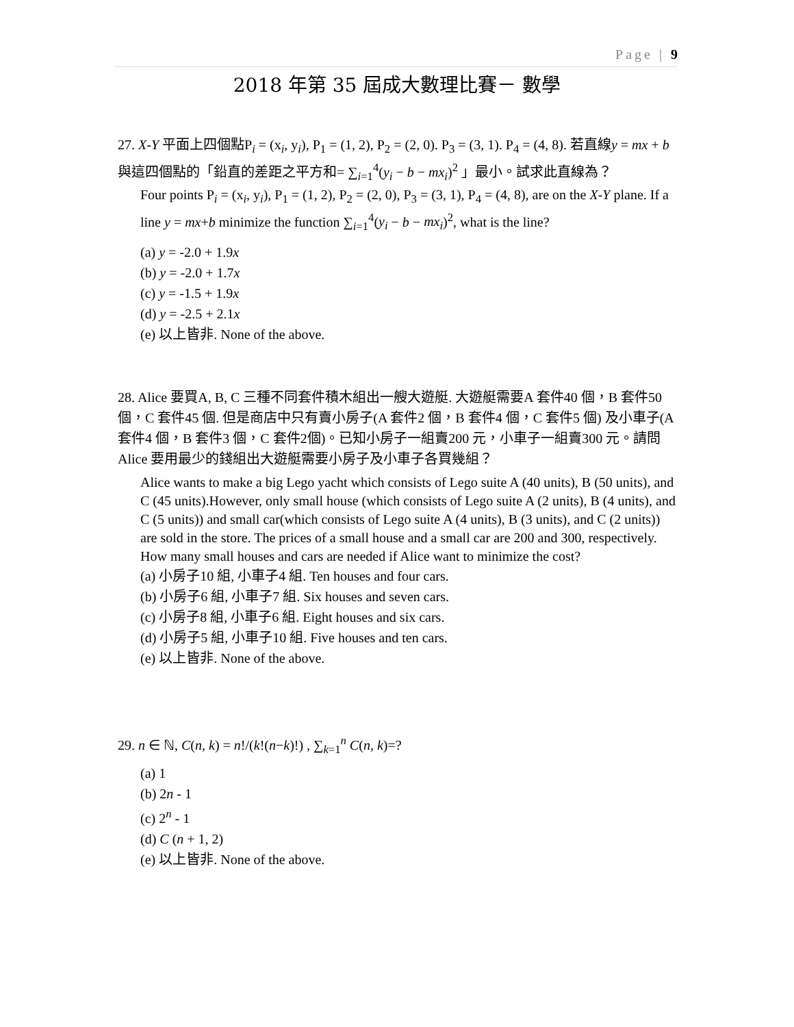Page | 9
2018 年第 35 屆成大數理比賽－ 數學
27. X-Y 平面上四個點P<sub>i</sub> = (x<sub>i</sub>, y<sub>i</sub>), P<sub>1</sub> = (1, 2), P<sub>2</sub> = (2, 0). P<sub>3</sub> = (3, 1). P<sub>4</sub> = (4, 8). 若直線y = mx + b 與這四個點的「鉛直的差距之平方和= ∑<sub>i=1</sub><sup>4</sup>(y<sub>i</sub> − b − mx<sub>i</sub>)<sup>2</sup> 」最小。試求此直線為？
Four points P<sub>i</sub> = (x<sub>i</sub>, y<sub>i</sub>), P<sub>1</sub> = (1, 2), P<sub>2</sub> = (2, 0), P<sub>3</sub> = (3, 1), P<sub>4</sub> = (4, 8), are on the X-Y plane. If a line y = mx+b minimize the function ∑<sub>i=1</sub><sup>4</sup>(y<sub>i</sub> − b − mx<sub>i</sub>)<sup>2</sup>, what is the line?
(a) y = -2.0 + 1.9x
(b) y = -2.0 + 1.7x
(c) y = -1.5 + 1.9x
(d) y = -2.5 + 2.1x
(e) 以上皆非. None of the above.
28. Alice 要買A, B, C 三種不同套件積木組出一艘大遊艇. 大遊艇需要A 套件40 個，B 套件50 個，C 套件45 個. 但是商店中只有賣小房子(A 套件2 個，B 套件4 個，C 套件5 個) 及小車子(A 套件4 個，B 套件3 個，C 套件2個)。已知小房子一組賣200 元，小車子一組賣300 元。請問Alice 要用最少的錢組出大遊艇需要小房子及小車子各買幾組？
Alice wants to make a big Lego yacht which consists of Lego suite A (40 units), B (50 units), and C (45 units).However, only small house (which consists of Lego suite A (2 units), B (4 units), and C (5 units)) and small car(which consists of Lego suite A (4 units), B (3 units), and C (2 units)) are sold in the store. The prices of a small house and a small car are 200 and 300, respectively. How many small houses and cars are needed if Alice want to minimize the cost?
(a) 小房子10 組, 小車子4 組. Ten houses and four cars.
(b) 小房子6 組, 小車子7 組. Six houses and seven cars.
(c) 小房子8 組, 小車子6 組. Eight houses and six cars.
(d) 小房子5 組, 小車子10 組. Five houses and ten cars.
(e) 以上皆非. None of the above.
29. n ∈ ℕ, C(n, k) = n!/(k!(n−k)!) , ∑<sub>k=1</sub><sup>n</sup> C(n, k)=?
(a) 1
(b) 2n - 1
(c) 2<sup>n</sup> - 1
(d) C (n + 1, 2)
(e) 以上皆非. None of the above.